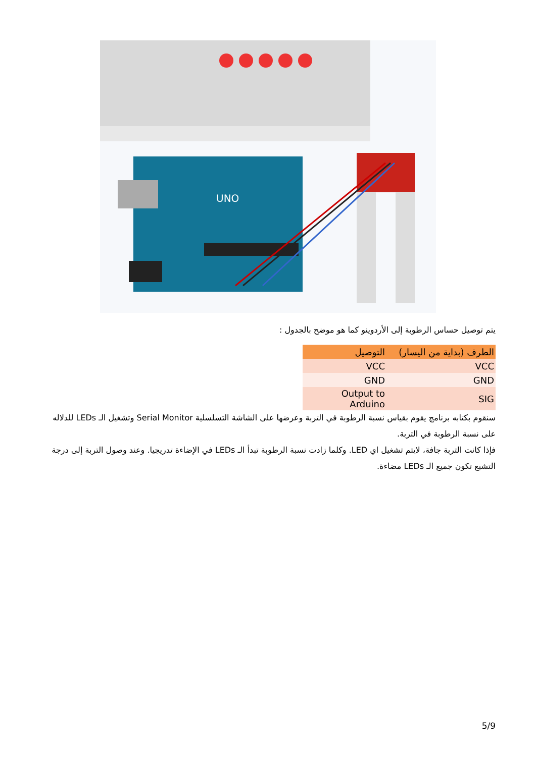UNO
يتم توصيل حساس الرطوبة إلى الأردوينو كما هو موضح بالجدول :
| الطرف (بداية من اليسار) | التوصيل |
| --- | --- |
| VCC | VCC |
| GND | GND |
| SIG | Output to Arduino |
سنقوم بكتابه برنامج يقوم بقياس نسبة الرطوبة في التربة وعرضها على الشاشة التسلسلية Serial Monitor وتشغيل الـ LEDs للدلاله على نسبة الرطوبة في التربة.
فإذا كانت التربة جافة، لايتم تشغيل اي LED. وكلما زادت نسبة الرطوبة تبدأ الـ LEDs في الإضاءة تدريجيا. وعند وصول التربة إلى درجة التشبع تكون جميع الـ LEDs مضاءة.
5/9